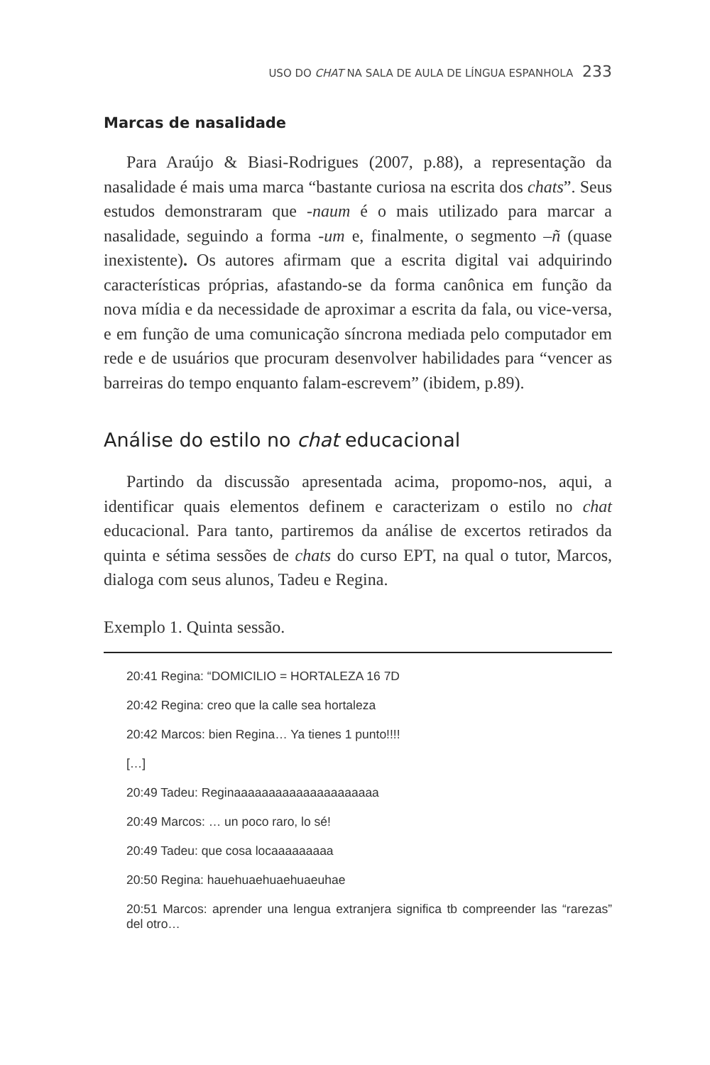USO DO CHAT NA SALA DE AULA DE LÍNGUA ESPANHOLA 233
Marcas de nasalidade
Para Araújo & Biasi-Rodrigues (2007, p.88), a representação da nasalidade é mais uma marca “bastante curiosa na escrita dos chats”. Seus estudos demonstraram que -naum é o mais utilizado para marcar a nasalidade, seguindo a forma -um e, finalmente, o segmento –ñ (quase inexistente). Os autores afirmam que a escrita digital vai adquirindo características próprias, afastando-se da forma canônica em função da nova mídia e da necessidade de aproximar a escrita da fala, ou vice-versa, e em função de uma comunicação síncrona mediada pelo computador em rede e de usuários que procuram desenvolver habilidades para “vencer as barreiras do tempo enquanto falam-escrevem” (ibidem, p.89).
Análise do estilo no chat educacional
Partindo da discussão apresentada acima, propomo-nos, aqui, a identificar quais elementos definem e caracterizam o estilo no chat educacional. Para tanto, partiremos da análise de excertos retirados da quinta e sétima sessões de chats do curso EPT, na qual o tutor, Marcos, dialoga com seus alunos, Tadeu e Regina.
Exemplo 1. Quinta sessão.
20:41 Regina: “DOMICILIO = HORTALEZA 16 7D
20:42 Regina: creo que la calle sea hortaleza
20:42 Marcos: bien Regina… Ya tienes 1 punto!!!!
[…]
20:49 Tadeu: Reginaaaaaaaaaaaaaaaaaaaaa
20:49 Marcos: … un poco raro, lo sé!
20:49 Tadeu: que cosa locaaaaaaaaa
20:50 Regina: hauehuaehuaehuaeuhae
20:51 Marcos: aprender una lengua extranjera significa tb compreender las “rarezas” del otro…